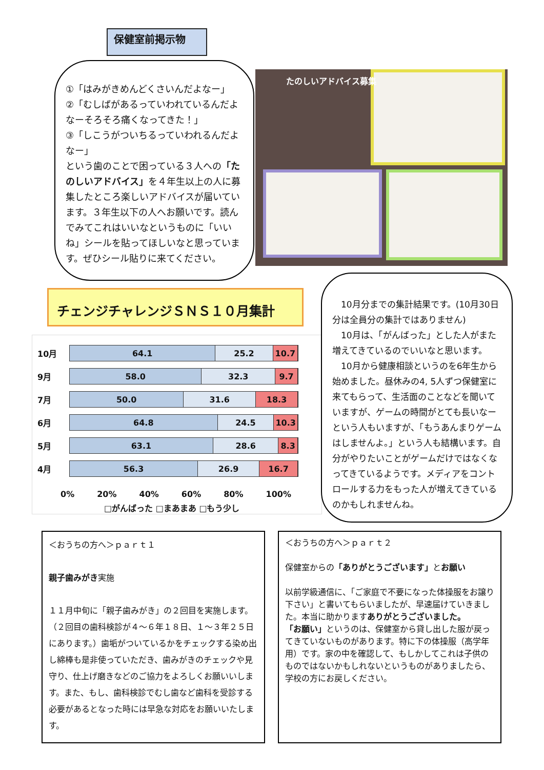保健室前掲示物
①「はみがきめんどくさいんだよなー」
②「むしばがあるっていわれているんだよなーそろそろ痛くなってきた！」
③「しこうがついちるっていわれるんだよなー」
という歯のことで困っている３人への「たのしいアドバイス」を４年生以上の人に募集したところ楽しいアドバイスが届いています。３年生以下の人へお願いです。読んでみてこれはいいなというものに「いいね」シールを貼ってほしいなと思っています。ぜひシール貼りに来てください。
たのしいアドバイス募集
チェンジチャレンジＳＮＳ１０月集計
10月
64.1 25.2 10.7
9月
58.0 32.3 9.7
7月
50.0 31.6 18.3
6月
64.8 24.5 10.3
5月
63.1 28.6 8.3
4月
56.3 26.9 16.7
0% 20% 40% 60% 80% 100%
□がんばった □まあまあ □もう少し
　10月分までの集計結果です。(10月30日分は全員分の集計ではありません)
　10月は、「がんばった」とした人がまた増えてきているのでいいなと思います。
　10月から健康相談というのを6年生から始めました。昼休みの4, 5人ずつ保健室に来てもらって、生活面のことなどを聞いていますが、ゲームの時間がとても長いなーという人もいますが、「もうあんまりゲームはしませんよ。」という人も結構います。自分がやりたいことがゲームだけではなくなってきているようです。メディアをコントロールする力をもった人が増えてきているのかもしれませんね。
＜おうちの方へ＞ｐａｒｔ１
親子歯みがき実施
１１月中旬に「親子歯みがき」の２回目を実施します。（２回目の歯科検診が４～６年１８日、１～３年２５日にあります。）歯垢がついているかをチェックする染め出し綿棒も是非使っていただき、歯みがきのチェックや見守り、仕上げ磨きなどのご協力をよろしくお願いいします。また、もし、歯科検診でむし歯など歯科を受診する必要があるとなった時には早急な対応をお願いいたします。
＜おうちの方へ＞ｐａｒｔ２
保健室からの「ありがとうございます」とお願い
以前学級通信に、「ご家庭で不要になった体操服をお譲り下さい」と書いてもらいましたが、早速届けていきました。本当に助かりますありがとうございました。
「お願い」というのは、保健室から貸し出した服が戻ってきていないものがあります。特に下の体操服（高学年用）です。家の中を確認して、もしかしてこれは子供のものではないかもしれないというものがありましたら、学校の方にお戻しください。